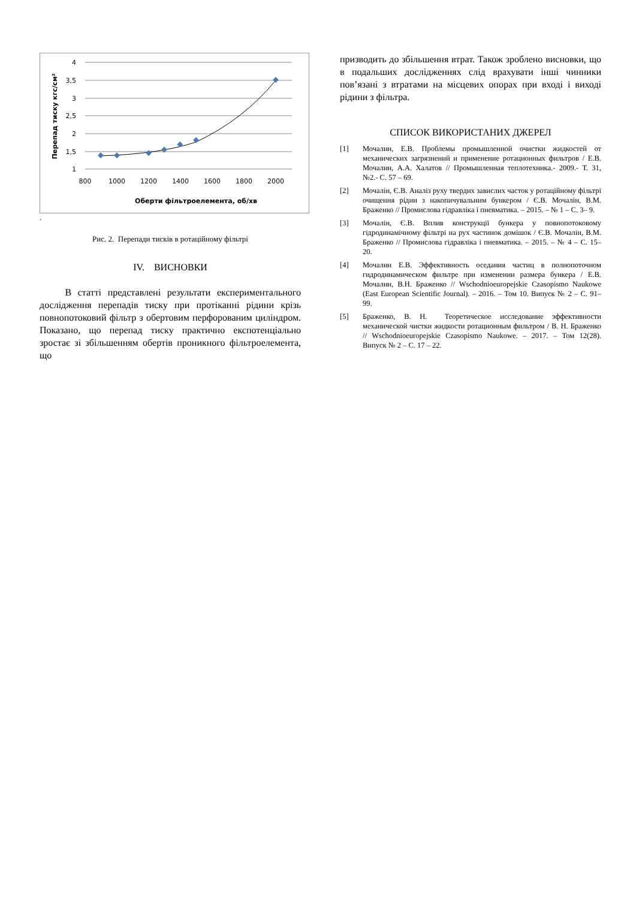4
3,5
3
2,5
2
1,5
1
800
1000
1200
1400
1600
1800
2000
Оберти фільтроелемента, об/хв
Перепад тиску кгс/см²
.
Рис. 2. Перепади тисків в ротаційному фільтрі
IV. ВИСНОВКИ
В статті представлені результати експериментального дослідження перепадів тиску при протіканні рідини крізь повнопотоковий фільтр з обертовим перфорованим циліндром. Показано, що перепад тиску практично експотенціально зростає зі збільшенням обертів проникного фільтроелемента, що
призводить до збільшення втрат. Також зроблено висновки, що в подальших дослідженнях слід врахувати інші чинники пов’язані з втратами на місцевих опорах при вході і виході рідини з фільтра.
СПИСОК ВИКОРИСТАНИХ ДЖЕРЕЛ
[1] Мочалин, Е.В. Проблемы промышленной очистки жидкостей от механических загрязнений и применение ротационных фильтров / Е.В. Мочалин, А.А. Халатов // Промышленная теплотехника.- 2009.- Т. 31, №2.- С. 57 – 69.
[2] Мочалін, Є.В. Аналіз руху твердих завислих часток у ротаційному фільтрі очищення рідин з накопичувальним бункером / Є.В. Мочалін, В.М. Браженко // Промислова гідравліка і пневматика. – 2015. – № 1 – С. 3– 9.
[3] Мочалін, Є.В. Вплив конструкції бункера у повнопотоковому гідродинамічному фільтрі на рух частинок домішок / Є.В. Мочалін, В.М. Браженко // Промислова гідравліка і пневматика. – 2015. – № 4 – С. 15– 20.
[4] Мочалин Е.В. Эффективность оседания частиц в полнопоточном гидродинамическом фильтре при изменении размера бункера / Е.В. Мочалин, В.Н. Браженко // Wschodnioeuropejskie Czasopismo Naukowe (East European Scientific Journal). – 2016. – Том 10. Випуск № 2 – С. 91– 99.
[5] Браженко, В. Н. Теоретическое исследование эффективности механической чистки жидкости ротационным фильтром / В. Н. Браженко // Wschodnioeuropejskie Czasopismo Naukowe. – 2017. – Том 12(28). Випуск № 2 – С. 17 – 22.